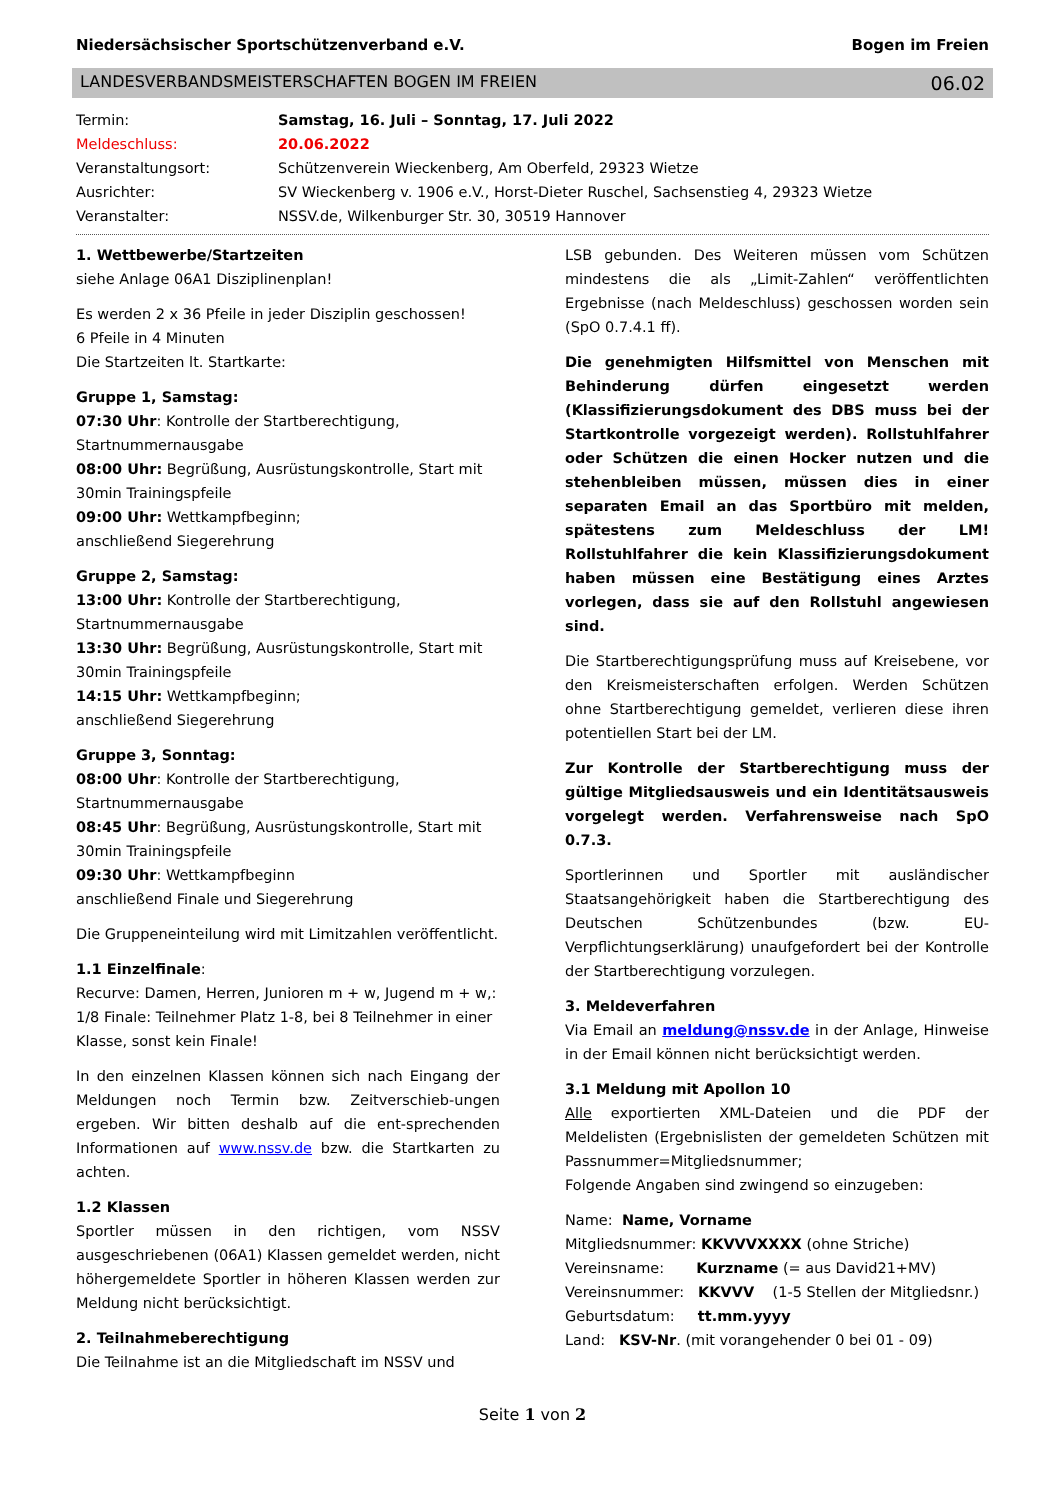Niedersächsischer Sportschützenverband e.V. Bogen im Freien
LANDESVERBANDSMEISTERSCHAFTEN BOGEN IM FREIEN 06.02
Termin:
Samstag, 16. Juli – Sonntag, 17. Juli 2022
Meldeschluss:
20.06.2022
Veranstaltungsort:
Schützenverein Wieckenberg, Am Oberfeld, 29323 Wietze
Ausrichter:
SV Wieckenberg v. 1906 e.V., Horst-Dieter Ruschel, Sachsenstieg 4, 29323 Wietze
Veranstalter:
NSSV.de, Wilkenburger Str. 30, 30519 Hannover
1. Wettbewerbe/Startzeiten
siehe Anlage 06A1 Disziplinenplan!
Es werden 2 x 36 Pfeile in jeder Disziplin geschossen!
6 Pfeile in 4 Minuten
Die Startzeiten lt. Startkarte:
Gruppe 1, Samstag:
07:30 Uhr: Kontrolle der Startberechtigung, Startnummernausgabe
08:00 Uhr: Begrüßung, Ausrüstungskontrolle, Start mit 30min Trainingspfeile
09:00 Uhr: Wettkampfbeginn;
anschließend Siegerehrung
Gruppe 2, Samstag:
13:00 Uhr: Kontrolle der Startberechtigung, Startnummernausgabe
13:30 Uhr: Begrüßung, Ausrüstungskontrolle, Start mit 30min Trainingspfeile
14:15 Uhr: Wettkampfbeginn;
anschließend Siegerehrung
Gruppe 3, Sonntag:
08:00 Uhr: Kontrolle der Startberechtigung, Startnummernausgabe
08:45 Uhr: Begrüßung, Ausrüstungskontrolle, Start mit 30min Trainingspfeile
09:30 Uhr: Wettkampfbeginn
anschließend Finale und Siegerehrung
Die Gruppeneinteilung wird mit Limitzahlen veröffentlicht.
1.1 Einzelfinale:
Recurve: Damen, Herren, Junioren m + w, Jugend m + w,: 1/8 Finale: Teilnehmer Platz 1-8, bei 8 Teilnehmer in einer Klasse, sonst kein Finale!
In den einzelnen Klassen können sich nach Eingang der Meldungen noch Termin bzw. Zeitverschieb-ungen ergeben. Wir bitten deshalb auf die ent-sprechenden Informationen auf www.nssv.de bzw. die Startkarten zu achten.
1.2 Klassen
Sportler müssen in den richtigen, vom NSSV ausgeschriebenen (06A1) Klassen gemeldet werden, nicht höhergemeldete Sportler in höheren Klassen werden zur Meldung nicht berücksichtigt.
2. Teilnahmeberechtigung
Die Teilnahme ist an die Mitgliedschaft im NSSV und
LSB gebunden. Des Weiteren müssen vom Schützen mindestens die als „Limit-Zahlen“ veröffentlichten Ergebnisse (nach Meldeschluss) geschossen worden sein (SpO 0.7.4.1 ff).
Die genehmigten Hilfsmittel von Menschen mit Behinderung dürfen eingesetzt werden (Klassifizierungsdokument des DBS muss bei der Startkontrolle vorgezeigt werden). Rollstuhlfahrer oder Schützen die einen Hocker nutzen und die stehenbleiben müssen, müssen dies in einer separaten Email an das Sportbüro mit melden, spätestens zum Meldeschluss der LM! Rollstuhlfahrer die kein Klassifizierungsdokument haben müssen eine Bestätigung eines Arztes vorlegen, dass sie auf den Rollstuhl angewiesen sind.
Die Startberechtigungsprüfung muss auf Kreisebene, vor den Kreismeisterschaften erfolgen. Werden Schützen ohne Startberechtigung gemeldet, verlieren diese ihren potentiellen Start bei der LM.
Zur Kontrolle der Startberechtigung muss der gültige Mitgliedsausweis und ein Identitätsausweis vorgelegt werden. Verfahrensweise nach SpO 0.7.3.
Sportlerinnen und Sportler mit ausländischer Staatsangehörigkeit haben die Startberechtigung des Deutschen Schützenbundes (bzw. EU-Verpflichtungserklärung) unaufgefordert bei der Kontrolle der Startberechtigung vorzulegen.
3. Meldeverfahren
Via Email an meldung@nssv.de in der Anlage, Hinweise in der Email können nicht berücksichtigt werden.
3.1 Meldung mit Apollon 10
Alle exportierten XML-Dateien und die PDF der Meldelisten (Ergebnislisten der gemeldeten Schützen mit Passnummer=Mitgliedsnummer;
Folgende Angaben sind zwingend so einzugeben:
Name: Name, Vorname
Mitgliedsnummer: KKVVVXXXX (ohne Striche)
Vereinsname: Kurzname (= aus David21+MV)
Vereinsnummer: KKVVV (1-5 Stellen der Mitgliedsnr.)
Geburtsdatum: tt.mm.yyyy
Land: KSV-Nr. (mit vorangehender 0 bei 01 - 09)
Seite 1 von 2